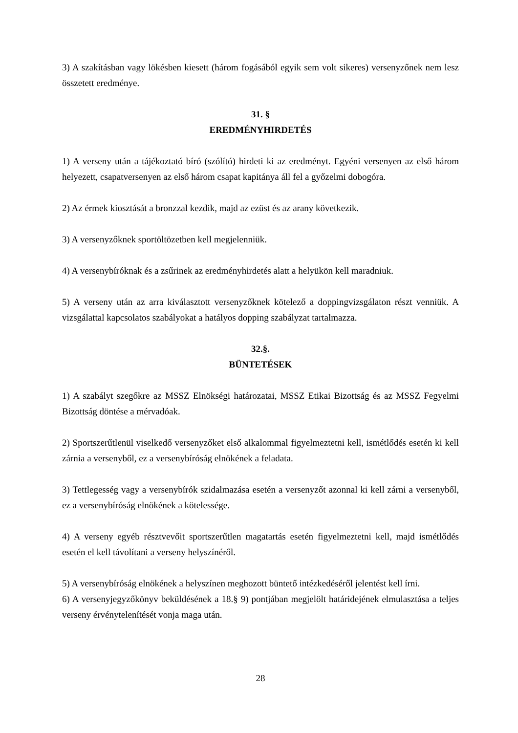3) A szakításban vagy lökésben kiesett (három fogásából egyik sem volt sikeres) versenyzőnek nem lesz összetett eredménye.
31. §
EREDMÉNYHIRDETÉS
1) A verseny után a tájékoztató bíró (szólító) hirdeti ki az eredményt. Egyéni versenyen az első három helyezett, csapatversenyen az első három csapat kapitánya áll fel a győzelmi dobogóra.
2) Az érmek kiosztását a bronzzal kezdik, majd az ezüst és az arany következik.
3) A versenyzőknek sportöltözetben kell megjelenniük.
4) A versenybíróknak és a zsűrinek az eredményhirdetés alatt a helyükön kell maradniuk.
5) A verseny után az arra kiválasztott versenyzőknek kötelező a doppingvizsgálaton részt venniük. A vizsgálattal kapcsolatos szabályokat a hatályos dopping szabályzat tartalmazza.
32.§.
BÜNTETÉSEK
1) A szabályt szegőkre az MSSZ Elnökségi határozatai, MSSZ Etikai Bizottság és az MSSZ Fegyelmi Bizottság döntése a mérvadóak.
2) Sportszerűtlenül viselkedő versenyzőket első alkalommal figyelmeztetni kell, ismétlődés esetén ki kell zárnia a versenyből, ez a versenybíróság elnökének a feladata.
3) Tettlegesség vagy a versenybírók szidalmazása esetén a versenyzőt azonnal ki kell zárni a versenyből, ez a versenybíróság elnökének a kötelessége.
4) A verseny egyéb résztvevőit sportszerűtlen magatartás esetén figyelmeztetni kell, majd ismétlődés esetén el kell távolítani a verseny helyszínéről.
5) A versenybíróság elnökének a helyszínen meghozott büntető intézkedéséről jelentést kell írni.
6) A versenyjegyzőkönyv beküldésének a 18.§ 9) pontjában megjelölt határidejének elmulasztása a teljes verseny érvénytelenítését vonja maga után.
28